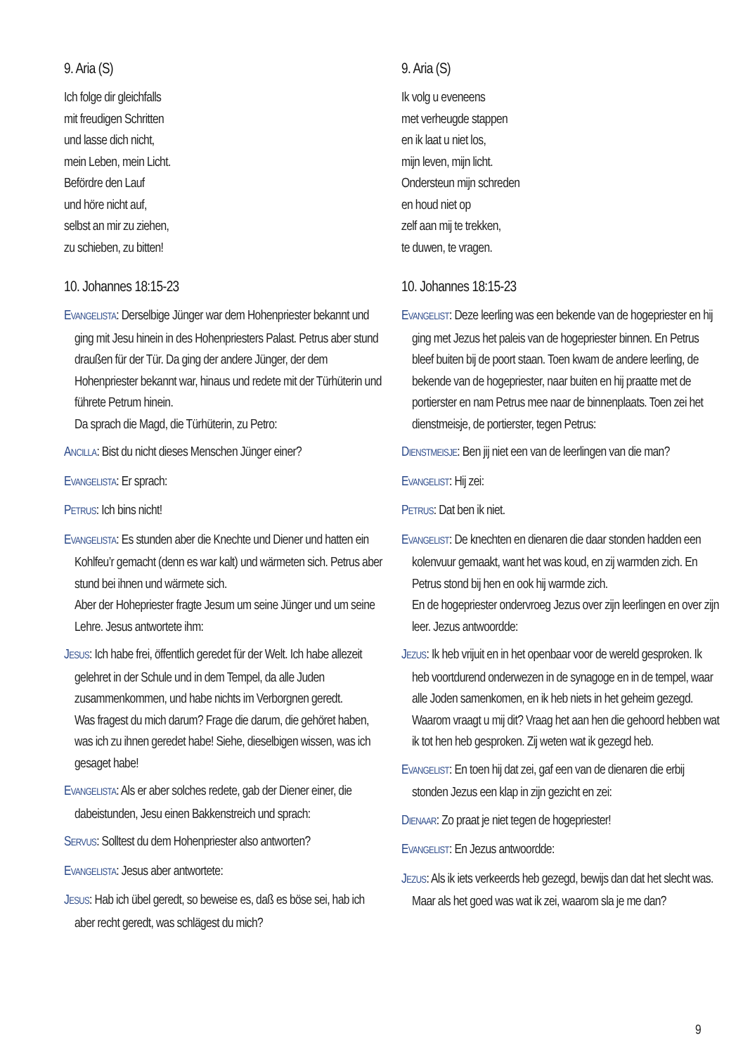9. Aria (S)
Ich folge dir gleichfalls
mit freudigen Schritten
und lasse dich nicht,
mein Leben, mein Licht.
Befördre den Lauf
und höre nicht auf,
selbst an mir zu ziehen,
zu schieben, zu bitten!
10. Johannes 18:15-23
EVANGELISTA: Derselbige Jünger war dem Hohenpriester bekannt und ging mit Jesu hinein in des Hohenpriesters Palast. Petrus aber stund draußen für der Tür. Da ging der andere Jünger, der dem Hohenpriester bekannt war, hinaus und redete mit der Türhüterin und führete Petrum hinein.
Da sprach die Magd, die Türhüterin, zu Petro:
ANCILLA: Bist du nicht dieses Menschen Jünger einer?
EVANGELISTA: Er sprach:
PETRUS: Ich bins nicht!
EVANGELISTA: Es stunden aber die Knechte und Diener und hatten ein Kohlfeu’r gemacht (denn es war kalt) und wärmeten sich. Petrus aber stund bei ihnen und wärmete sich.
Aber der Hohepriester fragte Jesum um seine Jünger und um seine Lehre. Jesus antwortete ihm:
JESUS: Ich habe frei, öffentlich geredet für der Welt. Ich habe allezeit gelehret in der Schule und in dem Tempel, da alle Juden zusammenkommen, und habe nichts im Verborgnen geredt.
Was fragest du mich darum? Frage die darum, die gehöret haben, was ich zu ihnen geredet habe! Siehe, dieselbigen wissen, was ich gesaget habe!
EVANGELISTA: Als er aber solches redete, gab der Diener einer, die dabeistunden, Jesu einen Bakkenstreich und sprach:
SERVUS: Solltest du dem Hohenpriester also antworten?
EVANGELISTA: Jesus aber antwortete:
JESUS: Hab ich übel geredt, so beweise es, daß es böse sei, hab ich aber recht geredt, was schlägest du mich?
9. Aria (S)
Ik volg u eveneens
met verheugde stappen
en ik laat u niet los,
mijn leven, mijn licht.
Ondersteun mijn schreden
en houd niet op
zelf aan mij te trekken,
te duwen, te vragen.
10. Johannes 18:15-23
EVANGELIST: Deze leerling was een bekende van de hogepriester en hij ging met Jezus het paleis van de hogepriester binnen. En Petrus bleef buiten bij de poort staan. Toen kwam de andere leerling, de bekende van de hogepriester, naar buiten en hij praatte met de portierster en nam Petrus mee naar de binnenplaats. Toen zei het dienstmeisje, de portierster, tegen Petrus:
DIENSTMEISJE: Ben jij niet een van de leerlingen van die man?
EVANGELIST: Hij zei:
PETRUS: Dat ben ik niet.
EVANGELIST: De knechten en dienaren die daar stonden hadden een kolenvuur gemaakt, want het was koud, en zij warmden zich. En Petrus stond bij hen en ook hij warmde zich.
En de hogepriester ondervroeg Jezus over zijn leerlingen en over zijn leer. Jezus antwoordde:
JEZUS: Ik heb vrijuit en in het openbaar voor de wereld gesproken. Ik heb voortdurend onderwezen in de synagoge en in de tempel, waar alle Joden samenkomen, en ik heb niets in het geheim gezegd.
Waarom vraagt u mij dit? Vraag het aan hen die gehoord hebben wat ik tot hen heb gesproken. Zij weten wat ik gezegd heb.
EVANGELIST: En toen hij dat zei, gaf een van de dienaren die erbij stonden Jezus een klap in zijn gezicht en zei:
DIENAAR: Zo praat je niet tegen de hogepriester!
EVANGELIST: En Jezus antwoordde:
JEZUS: Als ik iets verkeerds heb gezegd, bewijs dan dat het slecht was. Maar als het goed was wat ik zei, waarom sla je me dan?
9